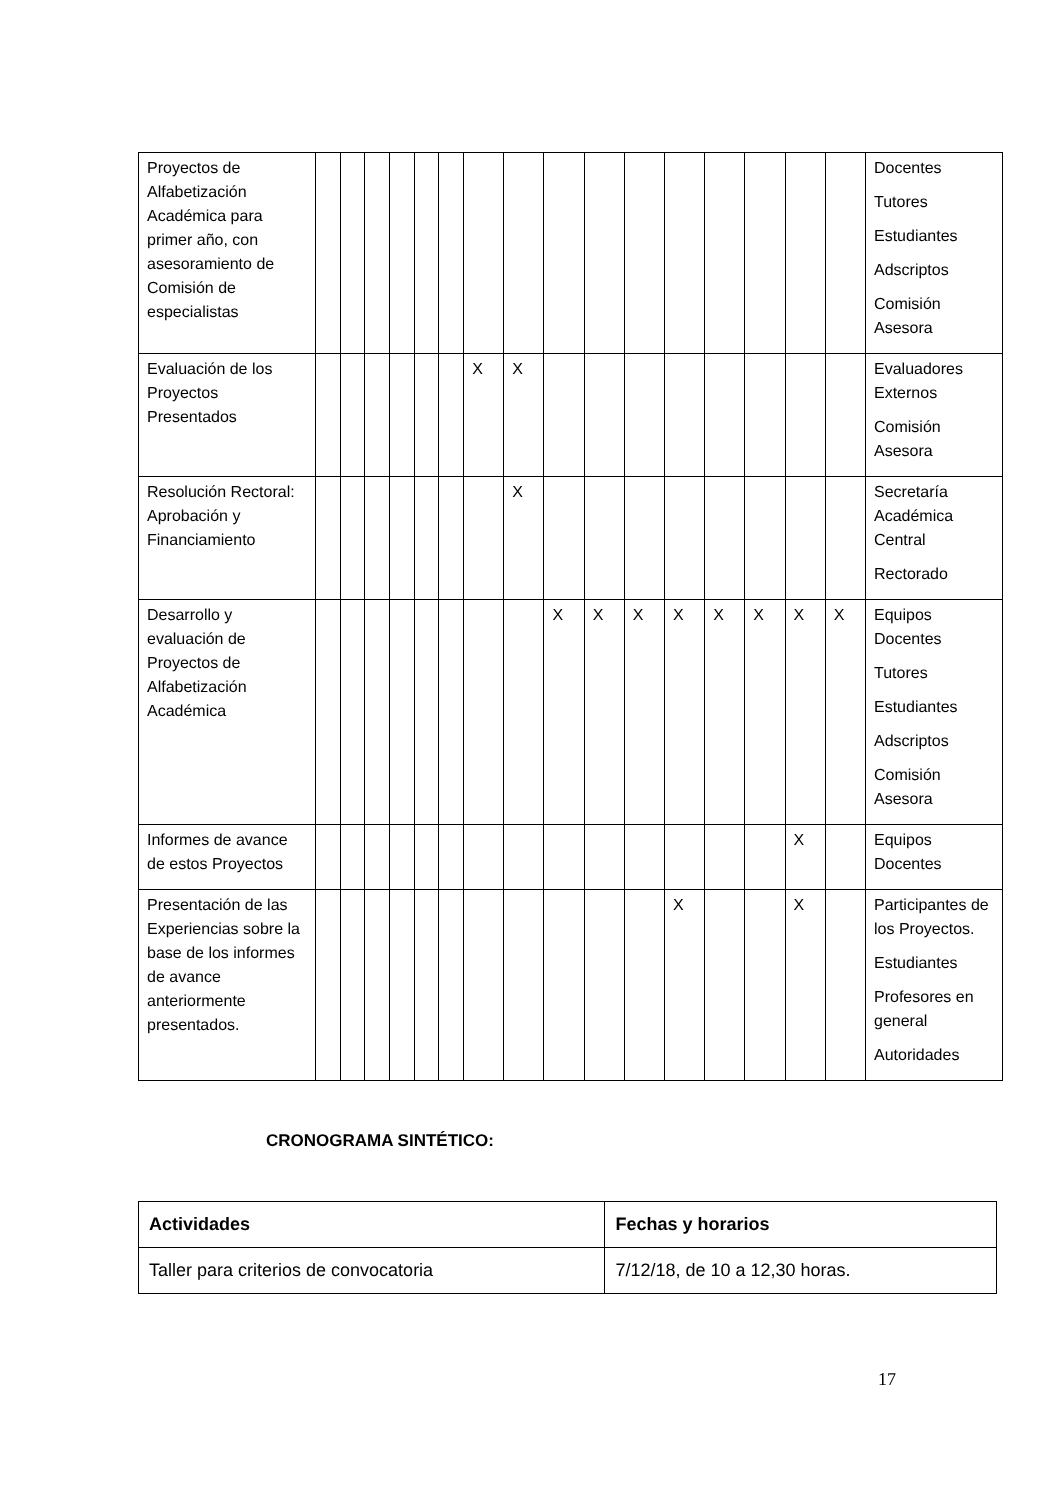| Proyectos de Alfabetización Académica para primer año, con asesoramiento de Comisión de especialistas | | | | | | | | | | | | | | | | | Docentes Tutores Estudiantes Adscriptos Comisión Asesora |
| Evaluación de los Proyectos Presentados | | | | | | | X | X | | | | | | | | | Evaluadores Externos Comisión Asesora |
| Resolución Rectoral: Aprobación y Financiamiento | | | | | | | | X | | | | | | | | | Secretaría Académica Central Rectorado |
| Desarrollo y evaluación de Proyectos de Alfabetización Académica | | | | | | | | | X | X | X | X | X | X | X | X | Equipos Docentes Tutores Estudiantes Adscriptos Comisión Asesora |
| Informes de avance de estos Proyectos | | | | | | | | | | | | | | | X | | Equipos Docentes |
| Presentación de las Experiencias sobre la base de los informes de avance anteriormente presentados. | | | | | | | | | | | | X | | | X | | Participantes de los Proyectos. Estudiantes Profesores en general Autoridades |
CRONOGRAMA SINTÉTICO:
| Actividades | Fechas y horarios |
| --- | --- |
| Taller para criterios de convocatoria | 7/12/18, de 10 a 12,30 horas. |
17